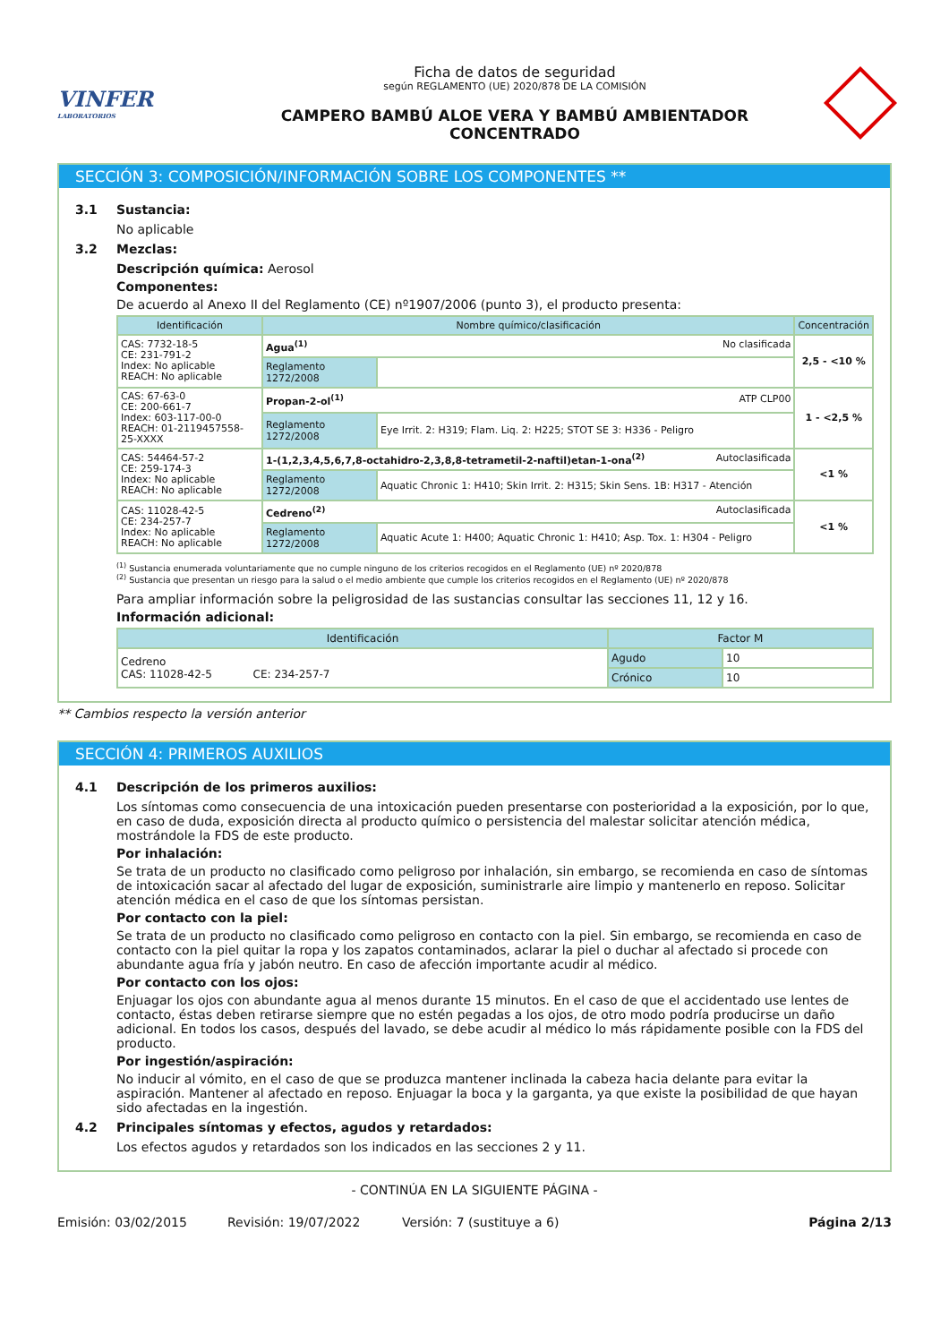VINFER
LABORATORIOS
Ficha de datos de seguridad
según REGLAMENTO (UE) 2020/878 DE LA COMISIÓN
CAMPERO BAMBÚ ALOE VERA Y BAMBÚ AMBIENTADOR
CONCENTRADO
SECCIÓN 3: COMPOSICIÓN/INFORMACIÓN SOBRE LOS COMPONENTES **
3.1 Sustancia:
No aplicable
3.2 Mezclas:
Descripción química: Aerosol
Componentes:
De acuerdo al Anexo II del Reglamento (CE) nº1907/2006 (punto 3), el producto presenta:
| Identificación | Nombre químico/clasificación | | Concentración |
| --- | --- | --- | --- |
| CAS: 7732-18-5 CE: 231-791-2 Index: No aplicable REACH: No aplicable | Agua<sup>(1)</sup> No clasificada | | 2,5 - <10 % |
| | Reglamento 1272/2008 | | |
| CAS: 67-63-0 CE: 200-661-7 Index: 603-117-00-0 REACH: 01-2119457558-25-XXXX | Propan-2-ol<sup>(1)</sup> ATP CLP00 | | 1 - <2,5 % |
| | Reglamento 1272/2008 | Eye Irrit. 2: H319; Flam. Liq. 2: H225; STOT SE 3: H336 - Peligro | |
| CAS: 54464-57-2 CE: 259-174-3 Index: No aplicable REACH: No aplicable | 1-(1,2,3,4,5,6,7,8-octahidro-2,3,8,8-tetrametil-2-naftil)etan-1-ona<sup>(2)</sup> Autoclasificada | | <1 % |
| | Reglamento 1272/2008 | Aquatic Chronic 1: H410; Skin Irrit. 2: H315; Skin Sens. 1B: H317 - Atención | |
| CAS: 11028-42-5 CE: 234-257-7 Index: No aplicable REACH: No aplicable | Cedreno<sup>(2)</sup> Autoclasificada | | <1 % |
| | Reglamento 1272/2008 | Aquatic Acute 1: H400; Aquatic Chronic 1: H410; Asp. Tox. 1: H304 - Peligro | |
<sup>(1)</sup> Sustancia enumerada voluntariamente que no cumple ninguno de los criterios recogidos en el Reglamento (UE) nº 2020/878
<sup>(2)</sup> Sustancia que presentan un riesgo para la salud o el medio ambiente que cumple los criterios recogidos en el Reglamento (UE) nº 2020/878
Para ampliar información sobre la peligrosidad de las sustancias consultar las secciones 11, 12 y 16.
Información adicional:
| Identificación | Factor M | |
| --- | --- | --- |
| Cedreno CAS: 11028-42-5 CE: 234-257-7 | Agudo | 10 |
| | Crónico | 10 |
** Cambios respecto la versión anterior
SECCIÓN 4: PRIMEROS AUXILIOS
4.1 Descripción de los primeros auxilios:
Los síntomas como consecuencia de una intoxicación pueden presentarse con posterioridad a la exposición, por lo que, en caso de duda, exposición directa al producto químico o persistencia del malestar solicitar atención médica, mostrándole la FDS de este producto.
Por inhalación:
Se trata de un producto no clasificado como peligroso por inhalación, sin embargo, se recomienda en caso de síntomas de intoxicación sacar al afectado del lugar de exposición, suministrarle aire limpio y mantenerlo en reposo. Solicitar atención médica en el caso de que los síntomas persistan.
Por contacto con la piel:
Se trata de un producto no clasificado como peligroso en contacto con la piel. Sin embargo, se recomienda en caso de contacto con la piel quitar la ropa y los zapatos contaminados, aclarar la piel o duchar al afectado si procede con abundante agua fría y jabón neutro. En caso de afección importante acudir al médico.
Por contacto con los ojos:
Enjuagar los ojos con abundante agua al menos durante 15 minutos. En el caso de que el accidentado use lentes de contacto, éstas deben retirarse siempre que no estén pegadas a los ojos, de otro modo podría producirse un daño adicional. En todos los casos, después del lavado, se debe acudir al médico lo más rápidamente posible con la FDS del producto.
Por ingestión/aspiración:
No inducir al vómito, en el caso de que se produzca mantener inclinada la cabeza hacia delante para evitar la aspiración. Mantener al afectado en reposo. Enjuagar la boca y la garganta, ya que existe la posibilidad de que hayan sido afectadas en la ingestión.
4.2 Principales síntomas y efectos, agudos y retardados:
Los efectos agudos y retardados son los indicados en las secciones 2 y 11.
- CONTINÚA EN LA SIGUIENTE PÁGINA -
Emisión: 03/02/2015 Revisión: 19/07/2022 Versión: 7 (sustituye a 6) Página 2/13